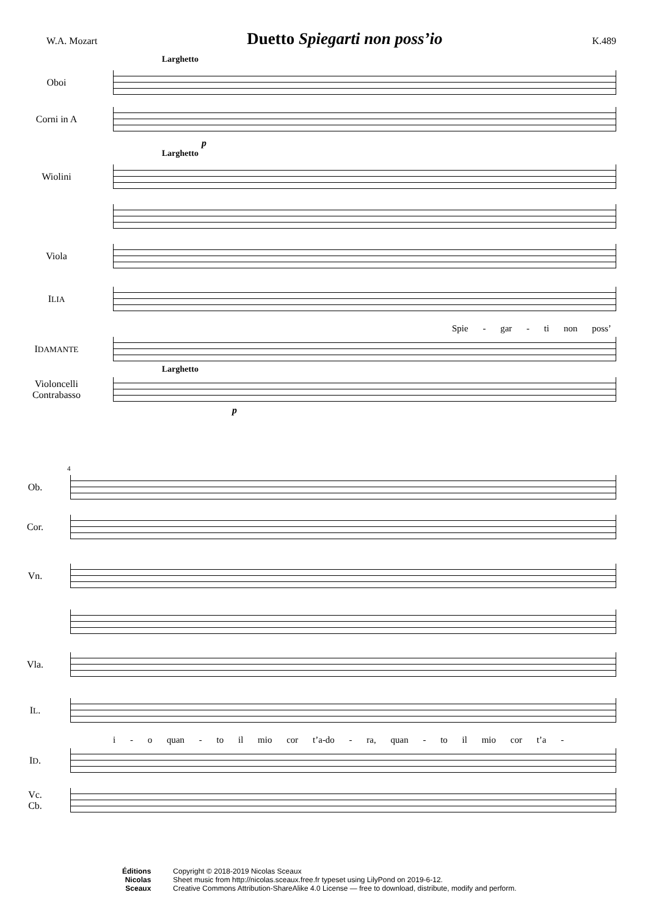W.A. Mozart
Duetto Spiegarti non poss’io
K.489
Larghetto
Oboi
Corni in A
p
Larghetto
Wiolini
Viola
ILIA
Spie - gar - ti non poss’
IDAMANTE
Larghetto
Violoncelli
Contrabasso
p
4
Ob.
Cor.
Vn.
Vla.
IL.
i - o quan - to il mio cor t’a-do - ra, quan - to il mio cor t’a -
ID.
Vc.
Cb.
Éditions
Nicolas
Sceaux
Copyright © 2018-2019 Nicolas Sceaux
Sheet music from http://nicolas.sceaux.free.fr typeset using LilyPond on 2019-6-12.
Creative Commons Attribution-ShareAlike 4.0 License — free to download, distribute, modify and perform.